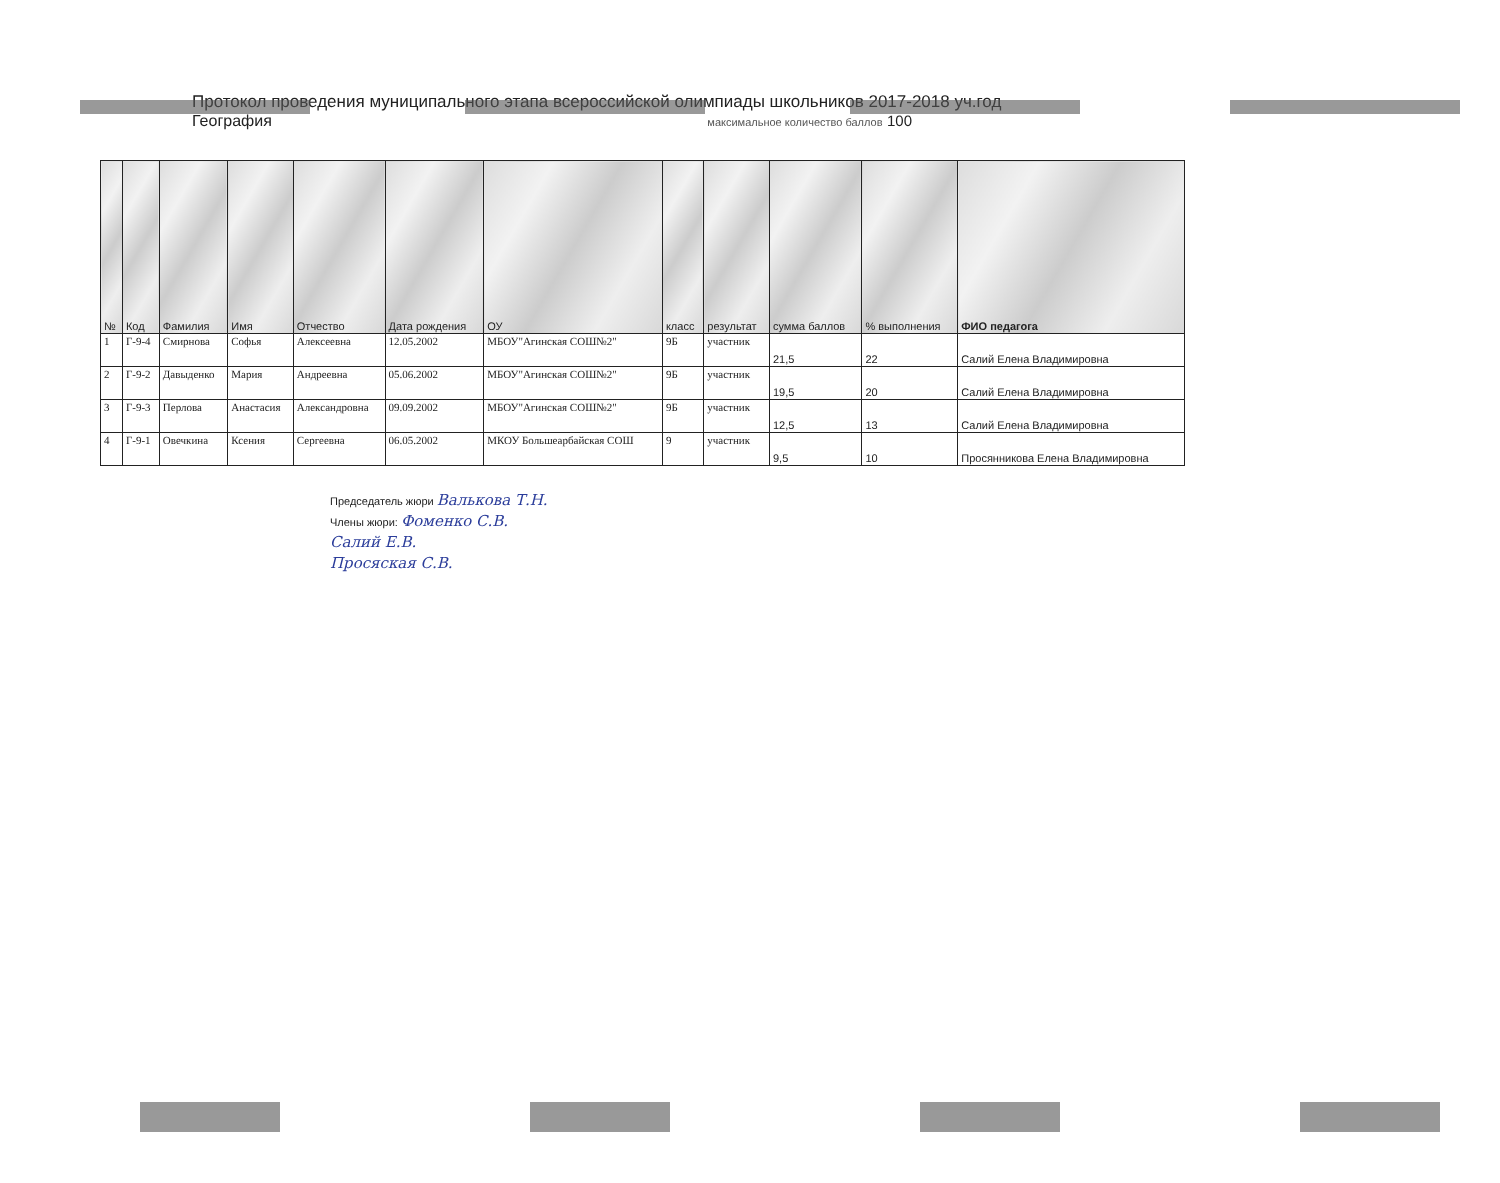Протокол проведения муниципального этапа всероссийской олимпиады школьников 2017-2018 уч.год
География максимальное количество баллов 100
| № | Код | Фамилия | Имя | Отчество | Дата рождения | ОУ | класс | результат | сумма баллов | % выполнения | ФИО педагога |
| --- | --- | --- | --- | --- | --- | --- | --- | --- | --- | --- | --- |
| 1 | Г-9-4 | Смирнова | Софья | Алексеевна | 12.05.2002 | МБОУ"Агинская СОШ№2" | 9Б | участник | 21,5 | 22 | Салий Елена Владимировна |
| 2 | Г-9-2 | Давыденко | Мария | Андреевна | 05.06.2002 | МБОУ"Агинская СОШ№2" | 9Б | участник | 19,5 | 20 | Салий Елена Владимировна |
| 3 | Г-9-3 | Перлова | Анастасия | Александровна | 09.09.2002 | МБОУ"Агинская СОШ№2" | 9Б | участник | 12,5 | 13 | Салий Елена Владимировна |
| 4 | Г-9-1 | Овечкина | Ксения | Сергеевна | 06.05.2002 | МКОУ Большеарбайская СОШ | 9 | участник | 9,5 | 10 | Просянникова Елена Владимировна |
Председатель жюри Валькова Т.Н.
Члены жюри: Фоменко С.В.
Салий Е.В.
Просяская С.В.